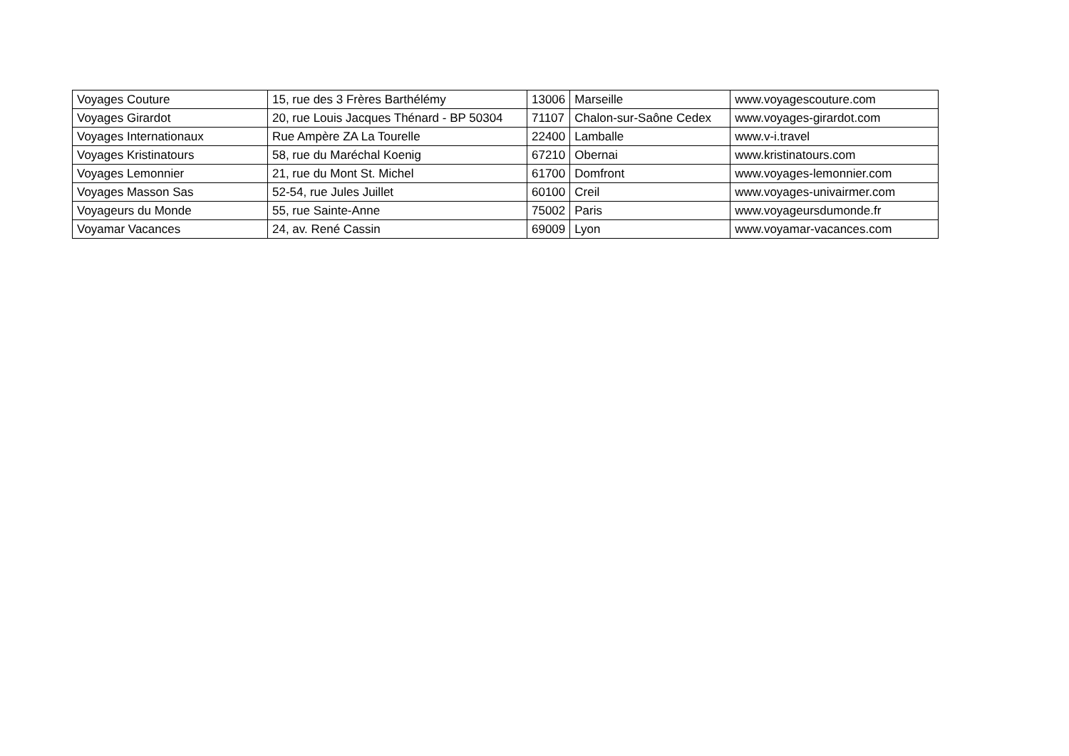| Voyages Couture | 15, rue des 3 Frères Barthélémy | 13006 | Marseille | www.voyagescouture.com |
| Voyages Girardot | 20, rue Louis Jacques Thénard - BP 50304 | 71107 | Chalon-sur-Saône Cedex | www.voyages-girardot.com |
| Voyages Internationaux | Rue Ampère ZA La Tourelle | 22400 | Lamballe | www.v-i.travel |
| Voyages Kristinatours | 58, rue du Maréchal Koenig | 67210 | Obernai | www.kristinatours.com |
| Voyages Lemonnier | 21, rue du Mont St. Michel | 61700 | Domfront | www.voyages-lemonnier.com |
| Voyages Masson Sas | 52-54, rue Jules Juillet | 60100 | Creil | www.voyages-univairmer.com |
| Voyageurs du Monde | 55, rue Sainte-Anne | 75002 | Paris | www.voyageursdumonde.fr |
| Voyamar Vacances | 24, av. René Cassin | 69009 | Lyon | www.voyamar-vacances.com |